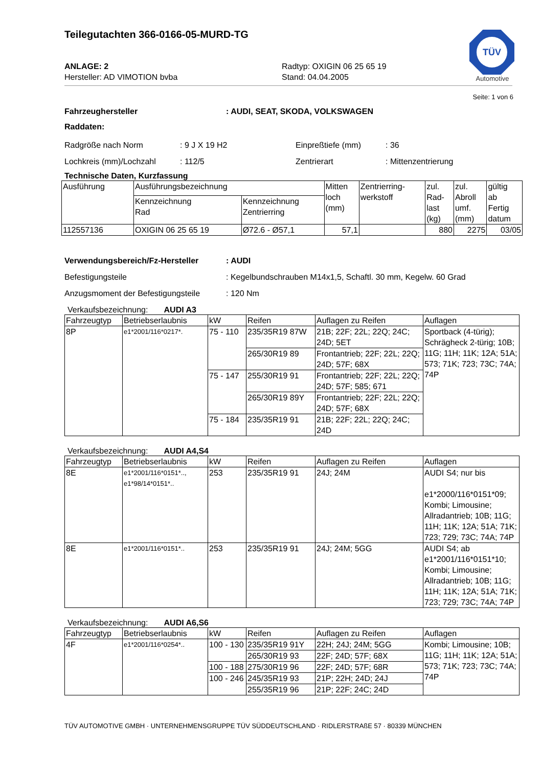Teilegutachten 366-0166-05-MURD-TG
TÜV
Automotive
ANLAGE: 2
Hersteller: AD VIMOTION bvba
Radtyp: OXIGIN 06 25 65 19
Stand: 04.04.2005
Seite: 1 von 6
Fahrzeughersteller: AUDI, SEAT, SKODA, VOLKSWAGEN
Raddaten:
Radgröße nach Norm: 9 J X 19 H2 Einpreßtiefe (mm): 36
Lochkreis (mm)/Lochzahl: 112/5 Zentrierart: Mittenzentrierung
Technische Daten, Kurzfassung
| Ausführung | Ausführungsbezeichnung | | Mitten loch (mm) | Zentrierring- werkstoff | zul. Rad- last (kg) | zul. Abroll umf. (mm) | gültig ab Fertig datum |
| --- | --- | --- | --- | --- | --- | --- | --- |
| | Kennzeichnung Rad | Kennzeichnung Zentrierring | | | | | |
| 112557136 | OXIGIN 06 25 65 19 | Ø72.6 - Ø57,1 | 57,1 | | 880 | 2275 | 03/05 |
Verwendungsbereich/Fz-Hersteller: AUDI
Befestigungsteile: Kegelbundschrauben M14x1,5, Schaftl. 30 mm, Kegelw. 60 Grad
Anzugsmoment der Befestigungsteile: 120 Nm
Verkaufsbezeichnung: AUDI A3
| Fahrzeugtyp | Betriebserlaubnis | kW | Reifen | Auflagen zu Reifen | Auflagen |
| --- | --- | --- | --- | --- | --- |
| 8P | e1*2001/116*0217*. | 75 - 110 | 235/35R19 87W | 21B; 22F; 22L; 22Q; 24C; 24D; 5ET | Sportback (4-türig); Schrägheck 2-türig; 10B; 11G; 11H; 11K; 12A; 51A; 573; 71K; 723; 73C; 74A; 74P |
| | | | 265/30R19 89 | Frontantrieb; 22F; 22L; 22Q; 24D; 57F; 68X | |
| | | 75 - 147 | 255/30R19 91 | Frontantrieb; 22F; 22L; 22Q; 24D; 57F; 585; 671 | |
| | | | 265/30R19 89Y | Frontantrieb; 22F; 22L; 22Q; 24D; 57F; 68X | |
| | | 75 - 184 | 235/35R19 91 | 21B; 22F; 22L; 22Q; 24C; 24D | |
Verkaufsbezeichnung: AUDI A4,S4
| Fahrzeugtyp | Betriebserlaubnis | kW | Reifen | Auflagen zu Reifen | Auflagen |
| --- | --- | --- | --- | --- | --- |
| 8E | e1*2001/116*0151*.., e1*98/14*0151*.. | 253 | 235/35R19 91 | 24J; 24M | AUDI S4; nur bis e1*2000/116*0151*09; Kombi; Limousine; Allradantrieb; 10B; 11G; 11H; 11K; 12A; 51A; 71K; 723; 729; 73C; 74A; 74P |
| 8E | e1*2001/116*0151*.. | 253 | 235/35R19 91 | 24J; 24M; 5GG | AUDI S4; ab e1*2001/116*0151*10; Kombi; Limousine; Allradantrieb; 10B; 11G; 11H; 11K; 12A; 51A; 71K; 723; 729; 73C; 74A; 74P |
Verkaufsbezeichnung: AUDI A6,S6
| Fahrzeugtyp | Betriebserlaubnis | kW | Reifen | Auflagen zu Reifen | Auflagen |
| --- | --- | --- | --- | --- | --- |
| 4F | e1*2001/116*0254*.. | 100 - 130 | 235/35R19 91Y | 22H; 24J; 24M; 5GG | Kombi; Limousine; 10B; 11G; 11H; 11K; 12A; 51A; 573; 71K; 723; 73C; 74A; 74P |
| | | | 265/30R19 93 | 22F; 24D; 57F; 68X | |
| | | 100 - 188 | 275/30R19 96 | 22F; 24D; 57F; 68R | |
| | | 100 - 246 | 245/35R19 93 | 21P; 22H; 24D; 24J | |
| | | | 255/35R19 96 | 21P; 22F; 24C; 24D | |
TÜV AUTOMOTIVE GMBH · UNTERNEHMENSGRUPPE TÜV SÜDDEUTSCHLAND · RIDLERSTRAßE 57 · 80339 MÜNCHEN